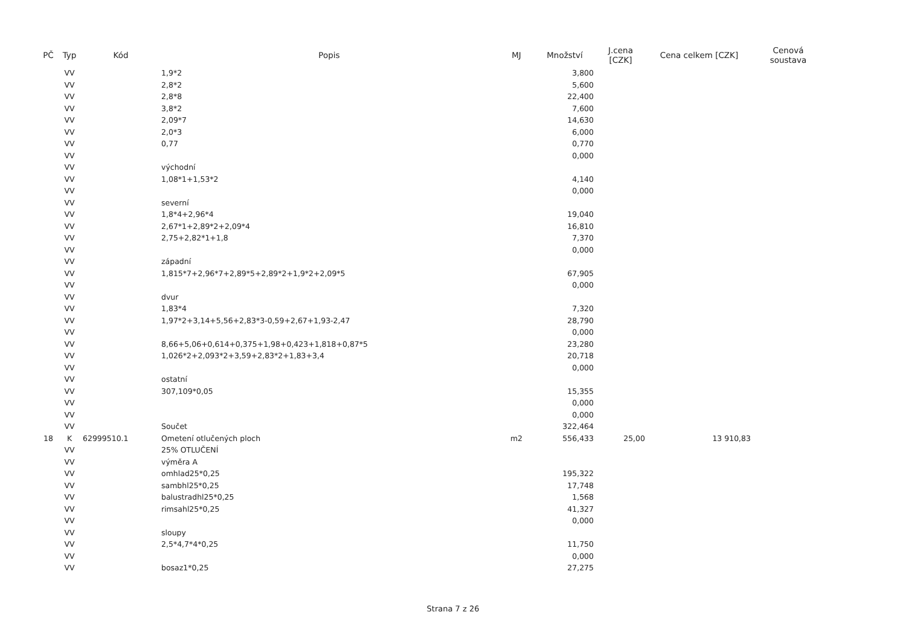| PČ | Typ | Kód | Popis | MJ | Množství | J.cena [CZK] | Cena celkem [CZK] | Cenová soustava |
| --- | --- | --- | --- | --- | --- | --- | --- | --- |
| | VV | | 1,9*2 | | 3,800 | | | |
| | VV | | 2,8*2 | | 5,600 | | | |
| | VV | | 2,8*8 | | 22,400 | | | |
| | VV | | 3,8*2 | | 7,600 | | | |
| | VV | | 2,09*7 | | 14,630 | | | |
| | VV | | 2,0*3 | | 6,000 | | | |
| | VV | | 0,77 | | 0,770 | | | |
| | VV | | | | 0,000 | | | |
| | VV | | východní | | | | | |
| | VV | | 1,08*1+1,53*2 | | 4,140 | | | |
| | VV | | | | 0,000 | | | |
| | VV | | severní | | | | | |
| | VV | | 1,8*4+2,96*4 | | 19,040 | | | |
| | VV | | 2,67*1+2,89*2+2,09*4 | | 16,810 | | | |
| | VV | | 2,75+2,82*1+1,8 | | 7,370 | | | |
| | VV | | | | 0,000 | | | |
| | VV | | západní | | | | | |
| | VV | | 1,815*7+2,96*7+2,89*5+2,89*2+1,9*2+2,09*5 | | 67,905 | | | |
| | VV | | | | 0,000 | | | |
| | VV | | dvur | | | | | |
| | VV | | 1,83*4 | | 7,320 | | | |
| | VV | | 1,97*2+3,14+5,56+2,83*3-0,59+2,67+1,93-2,47 | | 28,790 | | | |
| | VV | | | | 0,000 | | | |
| | VV | | 8,66+5,06+0,614+0,375+1,98+0,423+1,818+0,87*5 | | 23,280 | | | |
| | VV | | 1,026*2+2,093*2+3,59+2,83*2+1,83+3,4 | | 20,718 | | | |
| | VV | | | | 0,000 | | | |
| | VV | | ostatní | | | | | |
| | VV | | 307,109*0,05 | | 15,355 | | | |
| | VV | | | | 0,000 | | | |
| | VV | | | | 0,000 | | | |
| | VV | | Součet | | 322,464 | | | |
| 18 | K | 62999510.1 | Ometení otlučených ploch | m2 | 556,433 | 25,00 | 13 910,83 | |
| | VV | | 25% OTLUČENÍ | | | | | |
| | VV | | výměra A | | | | | |
| | VV | | omhlad25*0,25 | | 195,322 | | | |
| | VV | | sambhl25*0,25 | | 17,748 | | | |
| | VV | | balustradhl25*0,25 | | 1,568 | | | |
| | VV | | rimsahl25*0,25 | | 41,327 | | | |
| | VV | | | | 0,000 | | | |
| | VV | | sloupy | | | | | |
| | VV | | 2,5*4,7*4*0,25 | | 11,750 | | | |
| | VV | | | | 0,000 | | | |
| | VV | | bosaz1*0,25 | | 27,275 | | | |
Strana 7 z 26